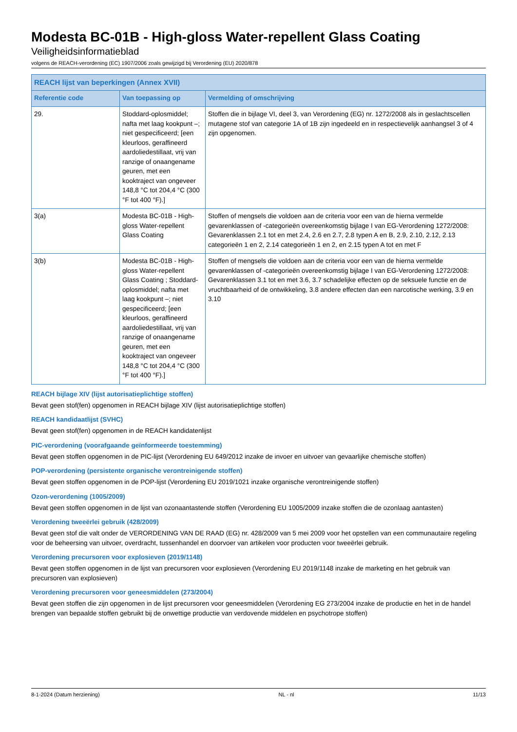Modesta BC-01B - High-gloss Water-repellent Glass Coating
Veiligheidsinformatieblad
volgens de REACH-verordening (EC) 1907/2006 zoals gewijzigd bij Verordening (EU) 2020/878
| REACH lijst van beperkingen (Annex XVII) | | |
| --- | --- | --- |
| Referentie code | Van toepassing op | Vermelding of omschrijving |
| 29. | Stoddard-oplosmiddel; nafta met laag kookpunt –; niet gespecificeerd; [een kleurloos, geraffineerd aardoliedestillaat, vrij van ranzige of onaangename geuren, met een kooktraject van ongeveer 148,8 °C tot 204,4 °C (300 °F tot 400 °F).] | Stoffen die in bijlage VI, deel 3, van Verordening (EG) nr. 1272/2008 als in geslachtscellen mutagene stof van categorie 1A of 1B zijn ingedeeld en in respectievelijk aanhangsel 3 of 4 zijn opgenomen. |
| 3(a) | Modesta BC-01B - High-gloss Water-repellent Glass Coating | Stoffen of mengsels die voldoen aan de criteria voor een van de hierna vermelde gevarenklassen of -categorieën overeenkomstig bijlage I van EG-Verordening 1272/2008: Gevarenklassen 2.1 tot en met 2.4, 2.6 en 2.7, 2.8 typen A en B, 2.9, 2.10, 2.12, 2.13 categorieën 1 en 2, 2.14 categorieën 1 en 2, en 2.15 typen A tot en met F |
| 3(b) | Modesta BC-01B - High-gloss Water-repellent Glass Coating ; Stoddard-oplosmiddel; nafta met laag kookpunt –; niet gespecificeerd; [een kleurloos, geraffineerd aardoliedestillaat, vrij van ranzige of onaangename geuren, met een kooktraject van ongeveer 148,8 °C tot 204,4 °C (300 °F tot 400 °F).] | Stoffen of mengsels die voldoen aan de criteria voor een van de hierna vermelde gevarenklassen of -categorieën overeenkomstig bijlage I van EG-Verordening 1272/2008: Gevarenklassen 3.1 tot en met 3.6, 3.7 schadelijke effecten op de seksuele functie en de vruchtbaarheid of de ontwikkeling, 3.8 andere effecten dan een narcotische werking, 3.9 en 3.10 |
REACH bijlage XIV (lijst autorisatieplichtige stoffen)
Bevat geen stof(fen) opgenomen in REACH bijlage XIV (lijst autorisatieplichtige stoffen)
REACH kandidaatlijst (SVHC)
Bevat geen stof(fen) opgenomen in de REACH kandidatenlijst
PIC-verordening (voorafgaande geïnformeerde toestemming)
Bevat geen stoffen opgenomen in de PIC-lijst (Verordening EU 649/2012 inzake de invoer en uitvoer van gevaarlijke chemische stoffen)
POP-verordening (persistente organische verontreinigende stoffen)
Bevat geen stoffen opgenomen in de POP-lijst (Verordening EU 2019/1021 inzake organische verontreinigende stoffen)
Ozon-verordening (1005/2009)
Bevat geen stoffen opgenomen in de lijst van ozonaantastende stoffen (Verordening EU 1005/2009 inzake stoffen die de ozonlaag aantasten)
Verordening tweeërlei gebruik (428/2009)
Bevat geen stof die valt onder de VERORDENING VAN DE RAAD (EG) nr. 428/2009 van 5 mei 2009 voor het opstellen van een communautaire regeling voor de beheersing van uitvoer, overdracht, tussenhandel en doorvoer van artikelen voor producten voor tweeërlei gebruik.
Verordening precursoren voor explosieven (2019/1148)
Bevat geen stoffen opgenomen in de lijst van precursoren voor explosieven (Verordening EU 2019/1148 inzake de marketing en het gebruik van precursoren van explosieven)
Verordening precursoren voor geneesmiddelen (273/2004)
Bevat geen stoffen die zijn opgenomen in de lijst precursoren voor geneesmiddelen (Verordening EG 273/2004 inzake de productie en het in de handel brengen van bepaalde stoffen gebruikt bij de onwettige productie van verdovende middelen en psychotrope stoffen)
8-1-2024 (Datum herziening) NL - nl 11/13